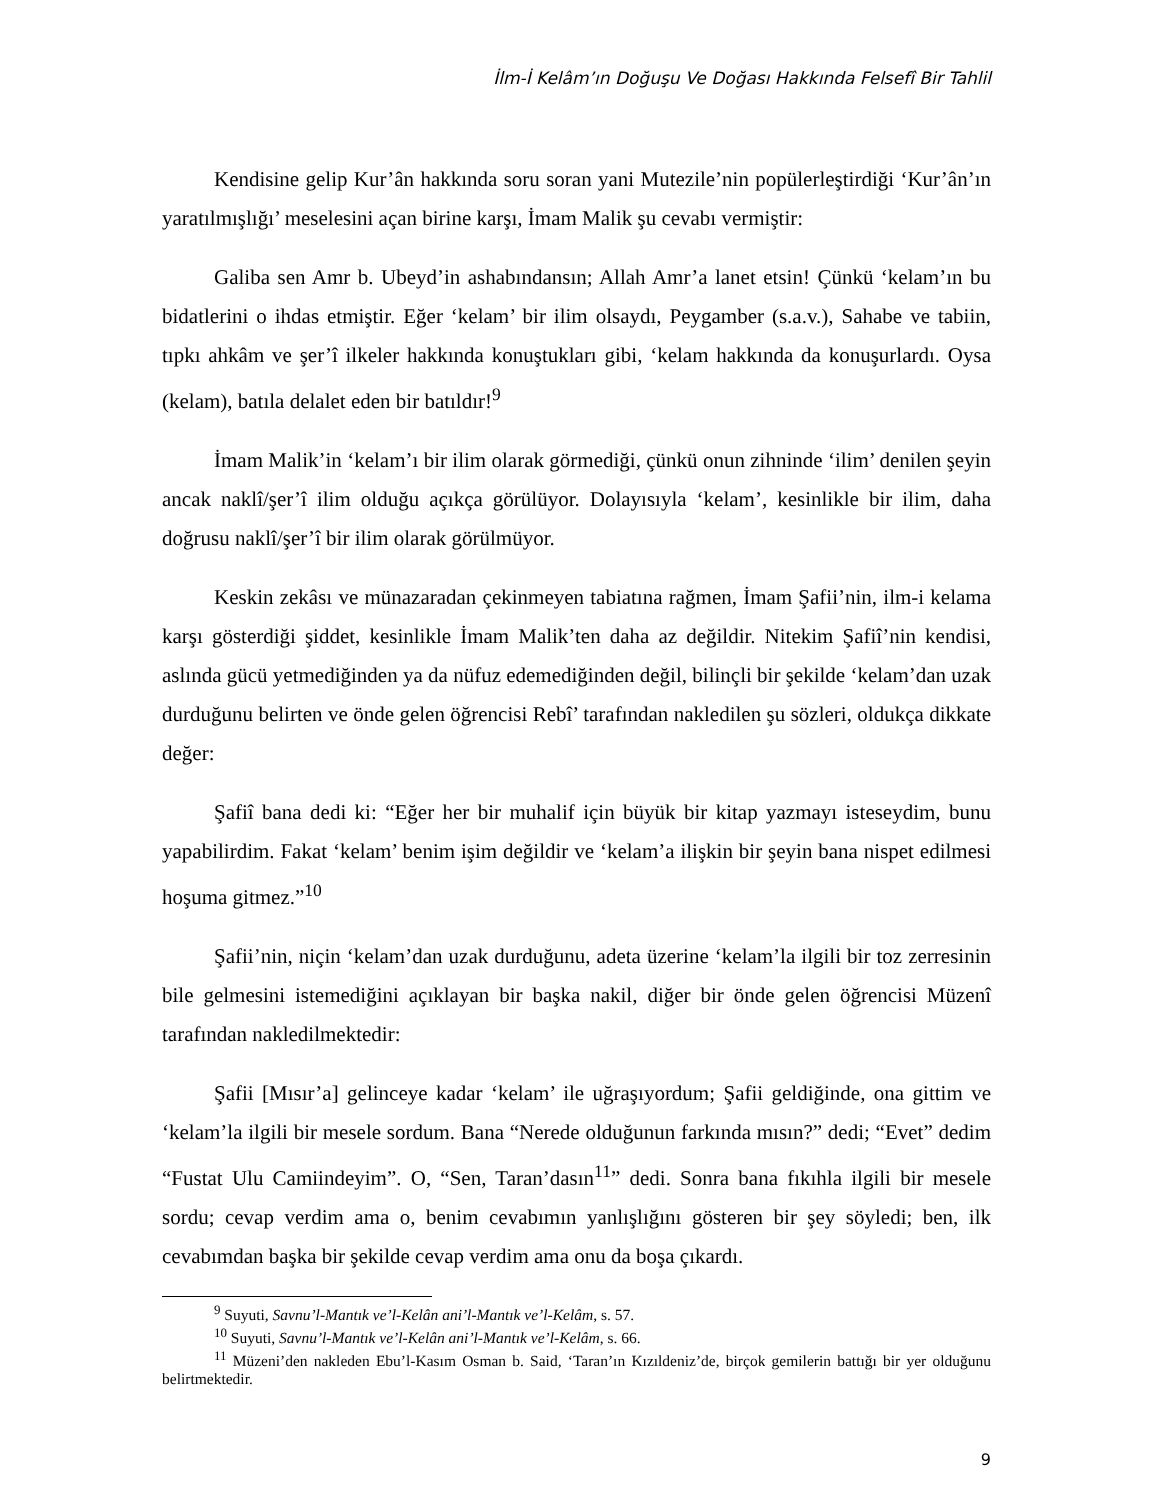İlm-İ Kelâm’ın Doğuşu Ve Doğası Hakkında Felsefî Bir Tahlil
Kendisine gelip Kur’ân hakkında soru soran yani Mutezile’nin popülerleştirdiği ‘Kur’ân’ın yaratılmışlığı’ meselesini açan birine karşı, İmam Malik şu cevabı vermiştir:
Galiba sen Amr b. Ubeyd’in ashabındansın; Allah Amr’a lanet etsin! Çünkü ‘kelam’ın bu bidatlerini o ihdas etmiştir. Eğer ‘kelam’ bir ilim olsaydı, Peygamber (s.a.v.), Sahabe ve tabiin, tıpkı ahkâm ve şer’î ilkeler hakkında konuştukları gibi, ‘kelam hakkında da konuşurlardı. Oysa (kelam), batıla delalet eden bir batıldır!<sup>9</sup>
İmam Malik’in ‘kelam’ı bir ilim olarak görmediği, çünkü onun zihninde ‘ilim’ denilen şeyin ancak naklî/şer’î ilim olduğu açıkça görülüyor. Dolayısıyla ‘kelam’, kesinlikle bir ilim, daha doğrusu naklî/şer’î bir ilim olarak görülmüyor.
Keskin zekâsı ve münazaradan çekinmeyen tabiatına rağmen, İmam Şafii’nin, ilm-i kelama karşı gösterdiği şiddet, kesinlikle İmam Malik’ten daha az değildir. Nitekim Şafiî’nin kendisi, aslında gücü yetmediğinden ya da nüfuz edemediğinden değil, bilinçli bir şekilde ‘kelam’dan uzak durduğunu belirten ve önde gelen öğrencisi Rebî’ tarafından nakledilen şu sözleri, oldukça dikkate değer:
Şafiî bana dedi ki: “Eğer her bir muhalif için büyük bir kitap yazmayı isteseydim, bunu yapabilirdim. Fakat ‘kelam’ benim işim değildir ve ‘kelam’a ilişkin bir şeyin bana nispet edilmesi hoşuma gitmez.”<sup>10</sup>
Şafii’nin, niçin ‘kelam’dan uzak durduğunu, adeta üzerine ‘kelam’la ilgili bir toz zerresinin bile gelmesini istemediğini açıklayan bir başka nakil, diğer bir önde gelen öğrencisi Müzenî tarafından nakledilmektedir:
Şafii [Mısır’a] gelinceye kadar ‘kelam’ ile uğraşıyordum; Şafii geldiğinde, ona gittim ve ‘kelam’la ilgili bir mesele sordum. Bana “Nerede olduğunun farkında mısın?” dedi; “Evet” dedim “Fustat Ulu Camiindeyim”. O, “Sen, Taran’dasın<sup>11</sup>” dedi. Sonra bana fıkıhla ilgili bir mesele sordu; cevap verdim ama o, benim cevabımın yanlışlığını gösteren bir şey söyledi; ben, ilk cevabımdan başka bir şekilde cevap verdim ama onu da boşa çıkardı.
<sup>9</sup> Suyuti, Savnu’l-Mantık ve’l-Kelân ani’l-Mantık ve’l-Kelâm, s. 57.
<sup>10</sup> Suyuti, Savnu’l-Mantık ve’l-Kelân ani’l-Mantık ve’l-Kelâm, s. 66.
<sup>11</sup> Müzeni’den nakleden Ebu’l-Kasım Osman b. Said, ‘Taran’ın Kızıldeniz’de, birçok gemilerin battığı bir yer olduğunu belirtmektedir.
9